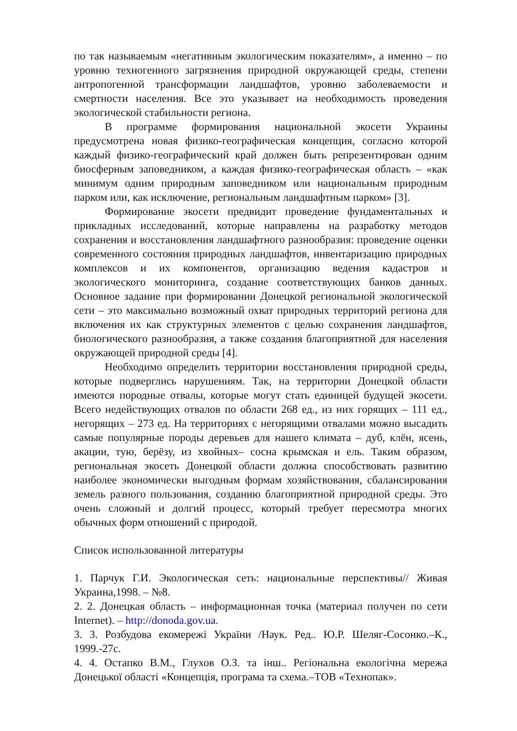по так называемым «негативным экологическим показателям», а именно – по уровню техногенного загрязнения природной окружающей среды, степени антропогенной трансформации ландшафтов, уровню заболеваемости и смертности населения. Все это указывает на необходимость проведения экологической стабильности региона.
В программе формирования национальной экосети Украины предусмотрена новая физико-географическая концепция, согласно которой каждый физико-географический край должен быть репрезентирован одним биосферным заповедником, а каждая физико-географическая область – «как минимум одним природным заповедником или национальным природным парком или, как исключение, региональным ландшафтным парком» [3].
Формирование экосети предвидит проведение фундаментальных и прикладных исследований, которые направлены на разработку методов сохранения и восстановления ландшафтного разнообразия: проведение оценки современного состояния природных ландшафтов, инвентаризацию природных комплексов и их компонентов, организацию ведения кадастров и экологического мониторинга, создание соответствующих банков данных. Основное задание при формировании Донецкой региональной экологической сети – это максимально возможный охват природных территорий региона для включения их как структурных элементов с целью сохранения ландшафтов, биологического разнообразия, а также создания благоприятной для населения окружающей природной среды [4].
Необходимо определить территории восстановления природной среды, которые подверглись нарушениям. Так, на территории Донецкой области имеются породные отвалы, которые могут стать единицей будущей экосети. Всего недействующих отвалов по области 268 ед., из них горящих – 111 ед., негорящих – 273 ед. На территориях с негорящими отвалами можно высадить самые популярные породы деревьев для нашего климата – дуб, клён, ясень, акации, тую, берёзу, из хвойных– сосна крымская и ель. Таким образом, региональная экосеть Донецкой области должна способствовать развитию наиболее экономически выгодным формам хозяйствования, сбалансирования земель разного пользования, созданию благоприятной природной среды. Это очень сложный и долгий процесс, который требует пересмотра многих обычных форм отношений с природой.
Список использованной литературы
1. Парчук Г.И. Экологическая сеть: национальные перспективы// Живая Украина,1998. – №8.
2. 2. Донецкая область – информационная точка (материал получен по сети Internet). – http://donoda.gov.ua.
3. 3. Розбудова екомережі України /Наук. Ред.. Ю.Р. Шеляг-Сосонко.–К., 1999.-27с.
4. 4. Остапко В.М., Глухов О.З. та інш.. Регіональна екологічна мережа Донецької області «Концепція, програма та схема.–ТОВ «Технопак».